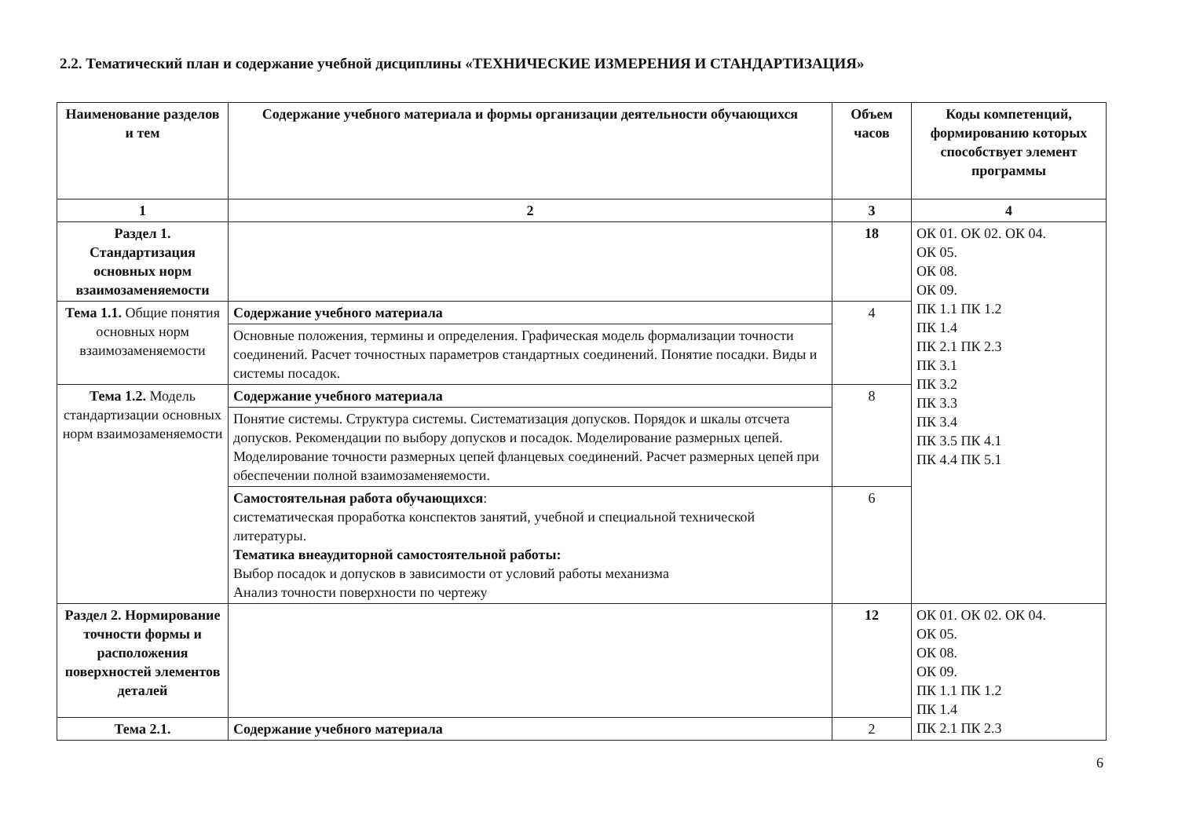2.2. Тематический план и содержание учебной дисциплины «ТЕХНИЧЕСКИЕ ИЗМЕРЕНИЯ И СТАНДАРТИЗАЦИЯ»
| Наименование разделов и тем | Содержание учебного материала и формы организации деятельности обучающихся | Объем часов | Коды компетенций, формированию которых способствует элемент программы |
| --- | --- | --- | --- |
| 1 | 2 | 3 | 4 |
| Раздел 1. Стандартизация основных норм взаимозаменяемости | | 18 | ОК 01. ОК 02. ОК 04. ОК 05. ОК 08. ОК 09. ПК 1.1 ПК 1.2 ПК 1.4 ПК 2.1 ПК 2.3 ПК 3.1 ПК 3.2 ПК 3.3 ПК 3.4 ПК 3.5 ПК 4.1 ПК 4.4 ПК 5.1 |
| Тема 1.1. Общие понятия основных норм взаимозаменяемости | Содержание учебного материала | 4 | |
| | Основные положения, термины и определения. Графическая модель формализации точности соединений. Расчет точностных параметров стандартных соединений. Понятие посадки. Виды и системы посадок. | | |
| Тема 1.2. Модель стандартизации основных норм взаимозаменяемости | Содержание учебного материала | 8 | |
| | Понятие системы. Структура системы. Систематизация допусков. Порядок и шкалы отсчета допусков. Рекомендации по выбору допусков и посадок. Моделирование размерных цепей. Моделирование точности размерных цепей фланцевых соединений. Расчет размерных цепей при обеспечении полной взаимозаменяемости. | | |
| | Самостоятельная работа обучающихся : систематическая проработка конспектов занятий, учебной и специальной технической литературы. Тематика внеаудиторной самостоятельной работы: Выбор посадок и допусков в зависимости от условий работы механизма Анализ точности поверхности по чертежу | 6 | |
| Раздел 2. Нормирование точности формы и расположения поверхностей элементов деталей | | 12 | ОК 01. ОК 02. ОК 04. ОК 05. ОК 08. ОК 09. ПК 1.1 ПК 1.2 ПК 1.4 ПК 2.1 ПК 2.3 |
| Тема 2.1. | Содержание учебного материала | 2 | |
6